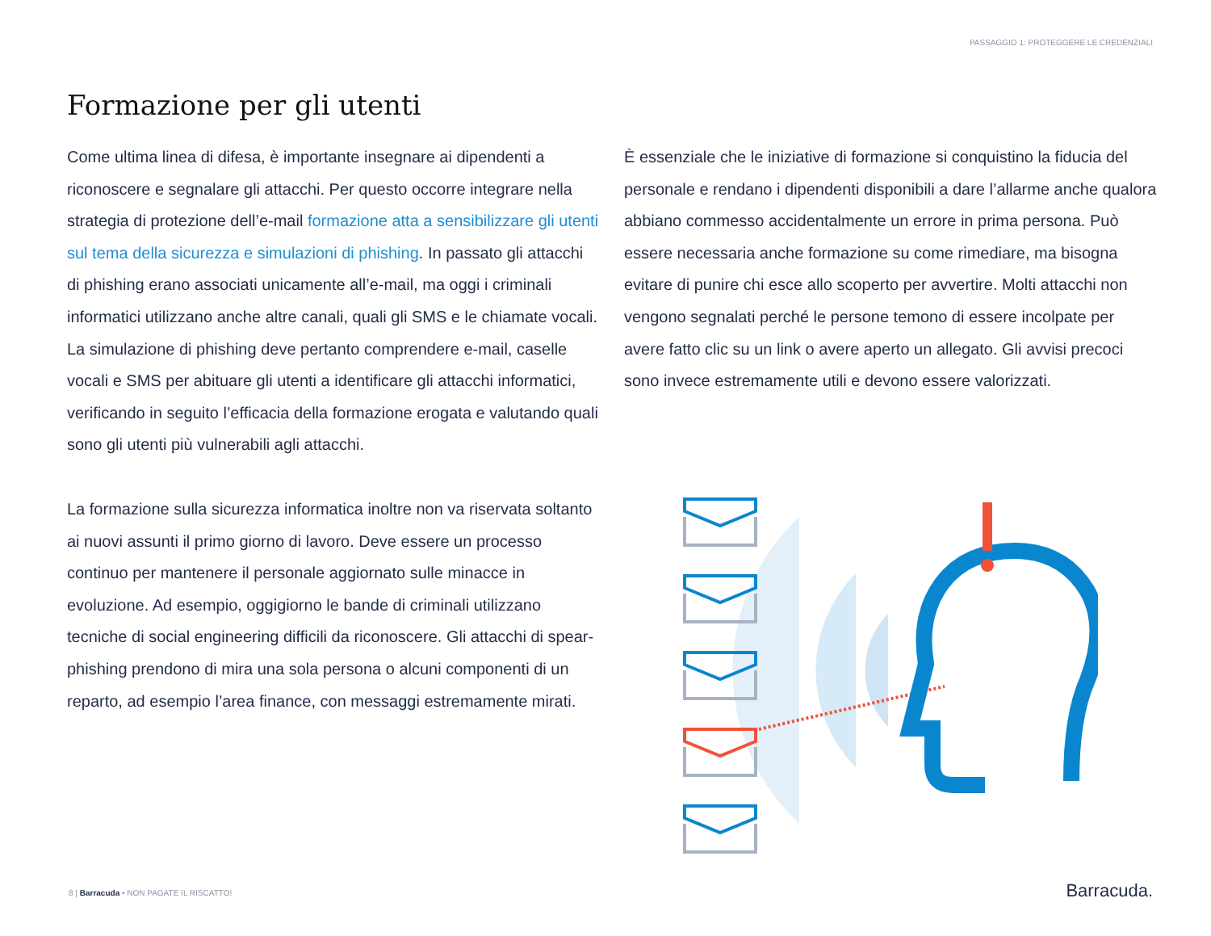PASSAGGIO 1: PROTEGGERE LE CREDENZIALI
Formazione per gli utenti
Come ultima linea di difesa, è importante insegnare ai dipendenti a riconoscere e segnalare gli attacchi. Per questo occorre integrare nella strategia di protezione dell’e-mail formazione atta a sensibilizzare gli utenti sul tema della sicurezza e simulazioni di phishing. In passato gli attacchi di phishing erano associati unicamente all’e-mail, ma oggi i criminali informatici utilizzano anche altre canali, quali gli SMS e le chiamate vocali. La simulazione di phishing deve pertanto comprendere e-mail, caselle vocali e SMS per abituare gli utenti a identificare gli attacchi informatici, verificando in seguito l’efficacia della formazione erogata e valutando quali sono gli utenti più vulnerabili agli attacchi.
La formazione sulla sicurezza informatica inoltre non va riservata soltanto ai nuovi assunti il primo giorno di lavoro. Deve essere un processo continuo per mantenere il personale aggiornato sulle minacce in evoluzione. Ad esempio, oggigiorno le bande di criminali utilizzano tecniche di social engineering difficili da riconoscere. Gli attacchi di spear-phishing prendono di mira una sola persona o alcuni componenti di un reparto, ad esempio l’area finance, con messaggi estremamente mirati.
È essenziale che le iniziative di formazione si conquistino la fiducia del personale e rendano i dipendenti disponibili a dare l’allarme anche qualora abbiano commesso accidentalmente un errore in prima persona. Può essere necessaria anche formazione su come rimediare, ma bisogna evitare di punire chi esce allo scoperto per avvertire. Molti attacchi non vengono segnalati perché le persone temono di essere incolpate per avere fatto clic su un link o avere aperto un allegato. Gli avvisi precoci sono invece estremamente utili e devono essere valorizzati.
8 | Barracuda • NON PAGATE IL RISCATTO!
Barracuda.